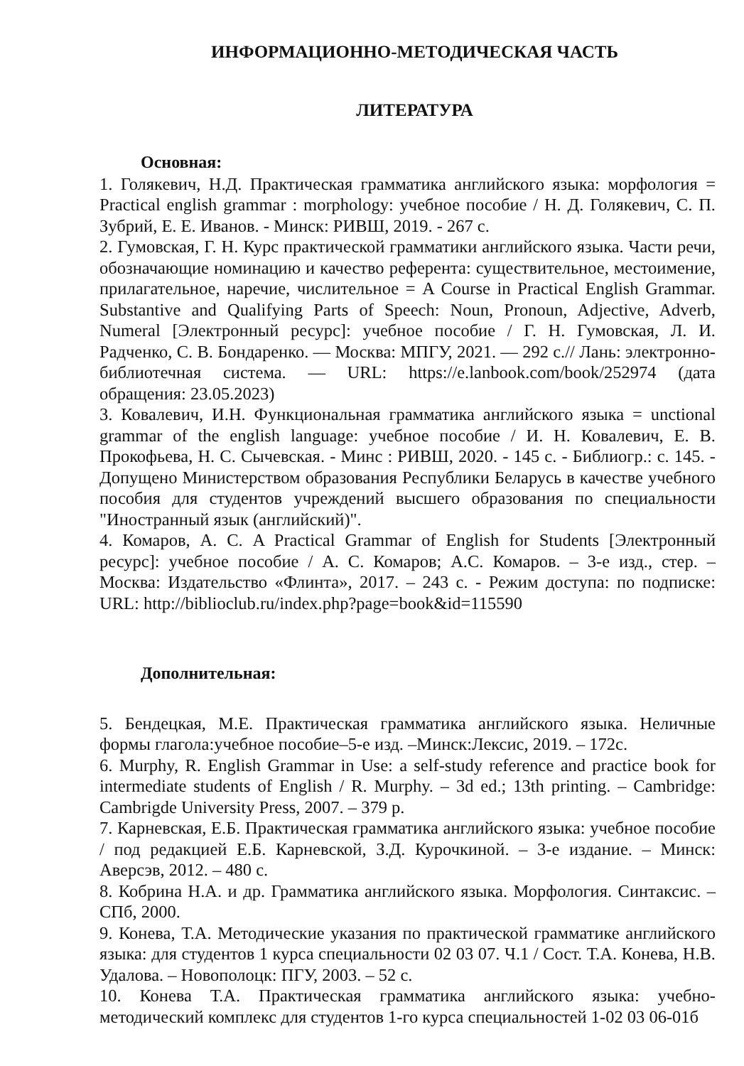ИНФОРМАЦИОННО-МЕТОДИЧЕСКАЯ ЧАСТЬ
ЛИТЕРАТУРА
Основная:
1. Голякевич, Н.Д. Практическая грамматика английского языка: морфология = Practical english grammar : morphology: учебное пособие / Н. Д. Голякевич, С. П. Зубрий, Е. Е. Иванов. - Минск: РИВШ, 2019. - 267 с.
2. Гумовская, Г. Н. Курс практической грамматики английского языка. Части речи, обозначающие номинацию и качество референта: существительное, местоимение, прилагательное, наречие, числительное = A Course in Practical English Grammar. Substantive and Qualifying Parts of Speech: Noun, Pronoun, Adjective, Adverb, Numeral [Электронный ресурс]: учебное пособие / Г. Н. Гумовская, Л. И. Радченко, С. В. Бондаренко. — Москва: МПГУ, 2021. — 292 с.// Лань: электронно-библиотечная система. — URL: https://e.lanbook.com/book/252974 (дата обращения: 23.05.2023)
3. Ковалевич, И.Н. Функциональная грамматика английского языка = unctional grammar of the english language: учебное пособие / И. Н. Ковалевич, Е. В. Прокофьева, Н. С. Сычевская. - Минс : РИВШ, 2020. - 145 с. - Библиогр.: с. 145. - Допущено Министерством образования Республики Беларусь в качестве учебного пособия для студентов учреждений высшего образования по специальности "Иностранный язык (английский)".
4. Комаров, А. С. A Practical Grammar of English for Students [Электронный ресурс]: учебное пособие / А. С. Комаров; А.С. Комаров. – 3-е изд., стер. – Москва: Издательство «Флинта», 2017. – 243 с. - Режим доступа: по подписке: URL: http://biblioclub.ru/index.php?page=book&id=115590
Дополнительная:
5. Бендецкая, М.Е. Практическая грамматика английского языка. Неличные формы глагола:учебное пособие–5-е изд. –Минск:Лексис, 2019. – 172с.
6. Murphy, R. English Grammar in Use: a self-study reference and practice book for intermediate students of English / R. Murphy. – 3d ed.; 13th printing. – Cambridge: Cambrigde University Press, 2007. – 379 p.
7. Карневская, Е.Б. Практическая грамматика английского языка: учебное пособие / под редакцией Е.Б. Карневской, З.Д. Курочкиной. – 3-е издание. – Минск: Аверсэв, 2012. – 480 с.
8. Кобрина Н.А. и др. Грамматика английского языка. Морфология. Синтаксис. – СПб, 2000.
9. Конева, Т.А. Методические указания по практической грамматике английского языка: для студентов 1 курса специальности 02 03 07. Ч.1 / Сост. Т.А. Конева, Н.В. Удалова. – Новополоцк: ПГУ, 2003. – 52 с.
10. Конева Т.А. Практическая грамматика английского языка: учебно-методический комплекс для студентов 1-го курса специальностей 1-02 03 06-01б